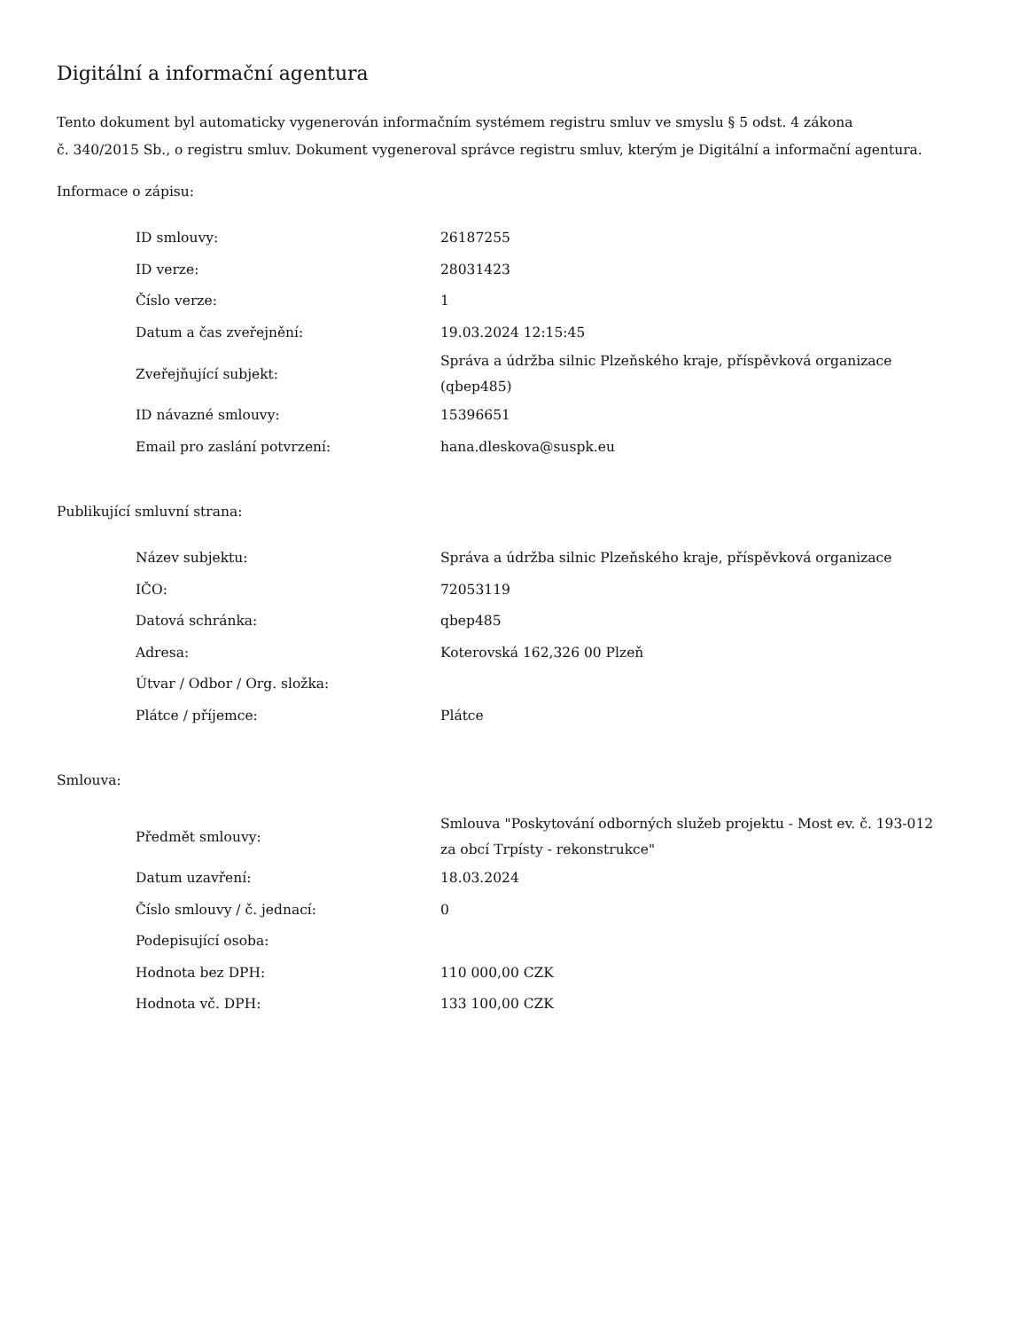Digitální a informační agentura
Tento dokument byl automaticky vygenerován informačním systémem registru smluv ve smyslu § 5 odst. 4 zákona
č. 340/2015 Sb., o registru smluv. Dokument vygeneroval správce registru smluv, kterým je Digitální a informační agentura.
Informace o zápisu:
| ID smlouvy: | 26187255 |
| ID verze: | 28031423 |
| Číslo verze: | 1 |
| Datum a čas zveřejnění: | 19.03.2024 12:15:45 |
| Zveřejňující subjekt: | Správa a údržba silnic Plzeňského kraje, příspěvková organizace (qbep485) |
| ID návazné smlouvy: | 15396651 |
| Email pro zaslání potvrzení: | hana.dleskova@suspk.eu |
Publikující smluvní strana:
| Název subjektu: | Správa a údržba silnic Plzeňského kraje, příspěvková organizace |
| IČO: | 72053119 |
| Datová schránka: | qbep485 |
| Adresa: | Koterovská 162,326 00 Plzeň |
| Útvar / Odbor / Org. složka: | |
| Plátce / příjemce: | Plátce |
Smlouva:
| Předmět smlouvy: | Smlouva "Poskytování odborných služeb projektu - Most ev. č. 193-012 za obcí Trpísty - rekonstrukce" |
| Datum uzavření: | 18.03.2024 |
| Číslo smlouvy / č. jednací: | 0 |
| Podepisující osoba: | |
| Hodnota bez DPH: | 110 000,00 CZK |
| Hodnota vč. DPH: | 133 100,00 CZK |